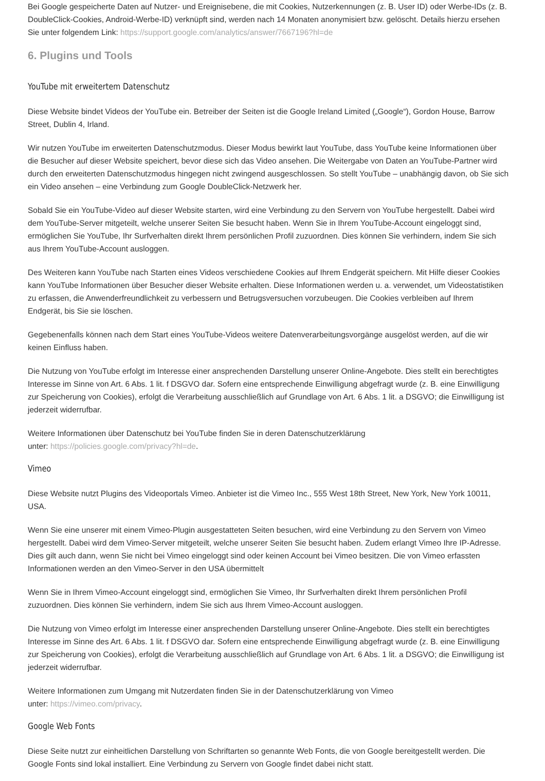Bei Google gespeicherte Daten auf Nutzer- und Ereignisebene, die mit Cookies, Nutzerkennungen (z. B. User ID) oder Werbe-IDs (z. B. DoubleClick-Cookies, Android-Werbe-ID) verknüpft sind, werden nach 14 Monaten anonymisiert bzw. gelöscht. Details hierzu ersehen Sie unter folgendem Link: https://support.google.com/analytics/answer/7667196?hl=de
6. Plugins und Tools
YouTube mit erweitertem Datenschutz
Diese Website bindet Videos der YouTube ein. Betreiber der Seiten ist die Google Ireland Limited („Google“), Gordon House, Barrow Street, Dublin 4, Irland.
Wir nutzen YouTube im erweiterten Datenschutzmodus. Dieser Modus bewirkt laut YouTube, dass YouTube keine Informationen über die Besucher auf dieser Website speichert, bevor diese sich das Video ansehen. Die Weitergabe von Daten an YouTube-Partner wird durch den erweiterten Datenschutzmodus hingegen nicht zwingend ausgeschlossen. So stellt YouTube – unabhängig davon, ob Sie sich ein Video ansehen – eine Verbindung zum Google DoubleClick-Netzwerk her.
Sobald Sie ein YouTube-Video auf dieser Website starten, wird eine Verbindung zu den Servern von YouTube hergestellt. Dabei wird dem YouTube-Server mitgeteilt, welche unserer Seiten Sie besucht haben. Wenn Sie in Ihrem YouTube-Account eingeloggt sind, ermöglichen Sie YouTube, Ihr Surfverhalten direkt Ihrem persönlichen Profil zuzuordnen. Dies können Sie verhindern, indem Sie sich aus Ihrem YouTube-Account ausloggen.
Des Weiteren kann YouTube nach Starten eines Videos verschiedene Cookies auf Ihrem Endgerät speichern. Mit Hilfe dieser Cookies kann YouTube Informationen über Besucher dieser Website erhalten. Diese Informationen werden u. a. verwendet, um Videostatistiken zu erfassen, die Anwenderfreundlichkeit zu verbessern und Betrugsversuchen vorzubeugen. Die Cookies verbleiben auf Ihrem Endgerät, bis Sie sie löschen.
Gegebenenfalls können nach dem Start eines YouTube-Videos weitere Datenverarbeitungsvorgänge ausgelöst werden, auf die wir keinen Einfluss haben.
Die Nutzung von YouTube erfolgt im Interesse einer ansprechenden Darstellung unserer Online-Angebote. Dies stellt ein berechtigtes Interesse im Sinne von Art. 6 Abs. 1 lit. f DSGVO dar. Sofern eine entsprechende Einwilligung abgefragt wurde (z. B. eine Einwilligung zur Speicherung von Cookies), erfolgt die Verarbeitung ausschließlich auf Grundlage von Art. 6 Abs. 1 lit. a DSGVO; die Einwilligung ist jederzeit widerrufbar.
Weitere Informationen über Datenschutz bei YouTube finden Sie in deren Datenschutzerklärung
unter: https://policies.google.com/privacy?hl=de.
Vimeo
Diese Website nutzt Plugins des Videoportals Vimeo. Anbieter ist die Vimeo Inc., 555 West 18th Street, New York, New York 10011, USA.
Wenn Sie eine unserer mit einem Vimeo-Plugin ausgestatteten Seiten besuchen, wird eine Verbindung zu den Servern von Vimeo hergestellt. Dabei wird dem Vimeo-Server mitgeteilt, welche unserer Seiten Sie besucht haben. Zudem erlangt Vimeo Ihre IP-Adresse. Dies gilt auch dann, wenn Sie nicht bei Vimeo eingeloggt sind oder keinen Account bei Vimeo besitzen. Die von Vimeo erfassten Informationen werden an den Vimeo-Server in den USA übermittelt
Wenn Sie in Ihrem Vimeo-Account eingeloggt sind, ermöglichen Sie Vimeo, Ihr Surfverhalten direkt Ihrem persönlichen Profil zuzuordnen. Dies können Sie verhindern, indem Sie sich aus Ihrem Vimeo-Account ausloggen.
Die Nutzung von Vimeo erfolgt im Interesse einer ansprechenden Darstellung unserer Online-Angebote. Dies stellt ein berechtigtes Interesse im Sinne des Art. 6 Abs. 1 lit. f DSGVO dar. Sofern eine entsprechende Einwilligung abgefragt wurde (z. B. eine Einwilligung zur Speicherung von Cookies), erfolgt die Verarbeitung ausschließlich auf Grundlage von Art. 6 Abs. 1 lit. a DSGVO; die Einwilligung ist jederzeit widerrufbar.
Weitere Informationen zum Umgang mit Nutzerdaten finden Sie in der Datenschutzerklärung von Vimeo
unter: https://vimeo.com/privacy.
Google Web Fonts
Diese Seite nutzt zur einheitlichen Darstellung von Schriftarten so genannte Web Fonts, die von Google bereitgestellt werden. Die Google Fonts sind lokal installiert. Eine Verbindung zu Servern von Google findet dabei nicht statt.